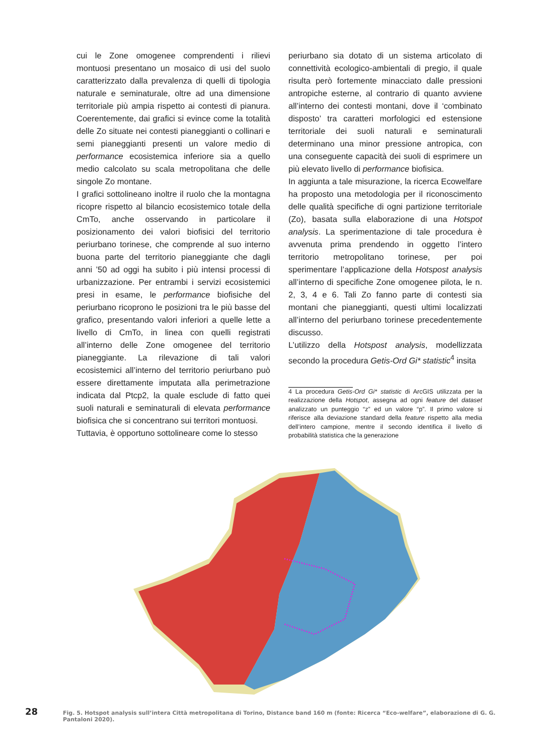cui le Zone omogenee comprendenti i rilievi montuosi presentano un mosaico di usi del suolo caratterizzato dalla prevalenza di quelli di tipologia naturale e seminaturale, oltre ad una dimensione territoriale più ampia rispetto ai contesti di pianura. Coerentemente, dai grafici si evince come la totalità delle Zo situate nei contesti pianeggianti o collinari e semi pianeggianti presenti un valore medio di performance ecosistemica inferiore sia a quello medio calcolato su scala metropolitana che delle singole Zo montane.
I grafici sottolineano inoltre il ruolo che la montagna ricopre rispetto al bilancio ecosistemico totale della CmTo, anche osservando in particolare il posizionamento dei valori biofisici del territorio periurbano torinese, che comprende al suo interno buona parte del territorio pianeggiante che dagli anni ’50 ad oggi ha subito i più intensi processi di urbanizzazione. Per entrambi i servizi ecosistemici presi in esame, le performance biofisiche del periurbano ricoprono le posizioni tra le più basse del grafico, presentando valori inferiori a quelle lette a livello di CmTo, in linea con quelli registrati all’interno delle Zone omogenee del territorio pianeggiante. La rilevazione di tali valori ecosistemici all’interno del territorio periurbano può essere direttamente imputata alla perimetrazione indicata dal Ptcp2, la quale esclude di fatto quei suoli naturali e seminaturali di elevata performance biofisica che si concentrano sui territori montuosi.
Tuttavia, è opportuno sottolineare come lo stesso
periurbano sia dotato di un sistema articolato di connettività ecologico-ambientali di pregio, il quale risulta però fortemente minacciato dalle pressioni antropiche esterne, al contrario di quanto avviene all’interno dei contesti montani, dove il ‘combinato disposto’ tra caratteri morfologici ed estensione territoriale dei suoli naturali e seminaturali determinano una minor pressione antropica, con una conseguente capacità dei suoli di esprimere un più elevato livello di performance biofisica.
In aggiunta a tale misurazione, la ricerca Ecowelfare ha proposto una metodologia per il riconoscimento delle qualità specifiche di ogni partizione territoriale (Zo), basata sulla elaborazione di una Hotspot analysis. La sperimentazione di tale procedura è avvenuta prima prendendo in oggetto l’intero territorio metropolitano torinese, per poi sperimentare l’applicazione della Hotspost analysis all’interno di specifiche Zone omogenee pilota, le n. 2, 3, 4 e 6. Tali Zo fanno parte di contesti sia montani che pianeggianti, questi ultimi localizzati all’interno del periurbano torinese precedentemente discusso.
L’utilizzo della Hotspost analysis, modellizzata secondo la procedura Getis-Ord Gi* statistic<sup>4</sup> insita
4 La procedura Getis-Ord Gi* statistic di ArcGIS utilizzata per la realizzazione della Hotspot, assegna ad ogni feature del dataset analizzato un punteggio “z” ed un valore “p”. Il primo valore si riferisce alla deviazione standard della feature rispetto alla media dell’intero campione, mentre il secondo identifica il livello di probabilità statistica che la generazione
28
Fig. 5. Hotspot analysis sull’intera Città metropolitana di Torino, Distance band 160 m (fonte: Ricerca “Eco-welfare”, elaborazione di G. G. Pantaloni 2020).